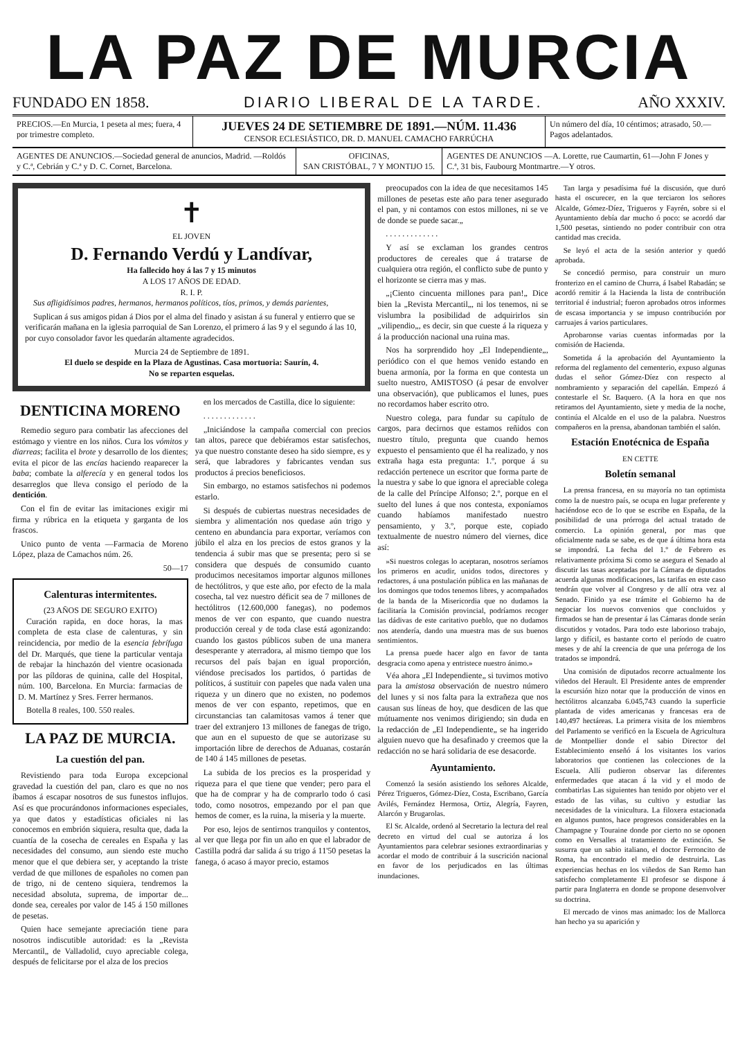LA PAZ DE MURCIA
FUNDADO EN 1858. DIARIO LIBERAL DE LA TARDE. AÑO XXXIV.
PRECIOS.—En Murcia, 1 peseta al mes; fuera, 4 por trimestre completo.
JUEVES 24 DE SETIEMBRE DE 1891.—NÚM. 11.436
CENSOR ECLESIÁSTICO, DR. D. MANUEL CAMACHO FARRÚCHA
Un número del día, 10 céntimos; atrasado, 50.—Pagos adelantados.
AGENTES DE ANUNCIOS.—Sociedad general de anuncios, Madrid. —Roldós y C.ª, Cebrián y C.ª y D. C. Cornet, Barcelona.
OFICINAS,
SAN CRISTÓBAL, 7 Y MONTIJO 15.
AGENTES DE ANUNCIOS —A. Lorette, rue Caumartin, 61—John F Jones y C.ª, 31 bis, Faubourg Montmartre.—Y otros.
✝
EL JOVEN
D. Fernando Verdú y Landívar,
Ha fallecido hoy á las 7 y 15 minutos
A LOS 17 AÑOS DE EDAD.
R. I. P.
Sus afligidísimos padres, hermanos, hermanos políticos, tíos, primos, y demás parientes,
Suplican á sus amigos pidan á Dios por el alma del finado y asistan á su funeral y entierro que se verificarán mañana en la iglesia parroquial de San Lorenzo, el primero á las 9 y el segundo á las 10, por cuyo consolador favor les quedarán altamente agradecidos.
Murcia 24 de Septiembre de 1891.
El duelo se despide en la Plaza de Agustinas. Casa mortuoria: Saurín, 4.
No se reparten esquelas.
DENTICINA MORENO
Remedio seguro para combatir las afecciones del estómago y vientre en los niños. Cura los vómitos y diarreas; facilita el brote y desarrollo de los dientes; evita el picor de las encías haciendo reaparecer la baba; combate la alferecía y en general todos los desarreglos que lleva consigo el período de la dentición.
Con el fin de evitar las imitaciones exigir mi firma y rúbrica en la etiqueta y garganta de los frascos.
Unico punto de venta —Farmacia de Moreno López, plaza de Camachos núm. 26.
50—17
Calenturas intermitentes.
(23 AÑOS DE SEGURO EXITO)
Curación rapida, en doce horas, la mas completa de esta clase de calenturas, y sin reincidencia, por medio de la esencia febrífuga del Dr. Marqués, que tiene la particular ventaja de rebajar la hinchazón del vientre ocasionada por las píldoras de quinina, calle del Hospital, núm. 100, Barcelona. En Murcia: farmacias de D. M. Martínez y Sres. Ferrer hermanos.
Botella 8 reales, 100. 550 reales.
LA PAZ DE MURCIA.
La cuestión del pan.
Revistiendo para toda Europa excepcional gravedad la cuestión del pan, claro es que no nos íbamos á escapar nosotros de sus funestos influjos. Así es que procurándonos informaciones especiales, ya que datos y estadísticas oficiales ni las conocemos en embrión siquiera, resulta que, dada la cuantía de la cosecha de cereales en España y las necesidades del consumo, aun siendo este mucho menor que el que debiera ser, y aceptando la triste verdad de que millones de españoles no comen pan de trigo, ni de centeno siquiera, tendremos la necesidad absoluta, suprema, de importar de... donde sea, cereales por valor de 145 á 150 millones de pesetas.
Quien hace semejante apreciación tiene para nosotros indiscutible autoridad: es la „Revista Mercantil„ de Valladolid, cuyo apreciable colega, después de felicitarse por el alza de los precios
en los mercados de Castilla, dice lo siguiente:
. . . . . . . . . . . . .
„Iniciándose la campaña comercial con precios tan altos, parece que debiéramos estar satisfechos, ya que nuestro constante deseo ha sido siempre, es y será, que labradores y fabricantes vendan sus productos á precios beneficiosos.
Sin embargo, no estamos satisfechos ni podemos estarlo.
Si después de cubiertas nuestras necesidades de siembra y alimentación nos quedase aún trigo y centeno en abundancia para exportar, veríamos con júbilo el alza en los precios de estos granos y la tendencia á subir mas que se presenta; pero si se considera que después de consumido cuanto producimos necesitamos importar algunos millones de hectólitros, y que este año, por efecto de la mala cosecha, tal vez nuestro déficit sea de 7 millones de hectólitros (12.600,000 fanegas), no podemos menos de ver con espanto, que cuando nuestra producción cereal y de toda clase está agonizando: cuando los gastos públicos suben de una manera desesperante y aterradora, al mismo tiempo que los recursos del país bajan en igual proporción, viéndose precisados los partidos, ó partidas de políticos, á sustituir con papeles que nada valen una riqueza y un dinero que no existen, no podemos menos de ver con espanto, repetimos, que en circunstancias tan calamitosas vamos á tener que traer del extranjero 13 millones de fanegas de trigo, que aun en el supuesto de que se autorizase su importación libre de derechos de Aduanas, costarán de 140 á 145 millones de pesetas.
La subida de los precios es la prosperidad y riqueza para el que tiene que vender; pero para el que ha de comprar y ha de comprarlo todo ó casi todo, como nosotros, empezando por el pan que hemos de comer, es la ruina, la miseria y la muerte.
Por eso, lejos de sentirnos tranquilos y contentos, al ver que llega por fin un año en que el labrador de Castilla podrá dar salida á su trigo á 11'50 pesetas la fanega, ó acaso á mayor precio, estamos
preocupados con la idea de que necesitamos 145 millones de pesetas este año para tener asegurado el pan, y ni contamos con estos millones, ni se ve de donde se puede sacar.„
. . . . . . . . . . . . .
Y así se exclaman los grandes centros productores de cereales que á tratarse de cualquiera otra región, el conflicto sube de punto y el horizonte se cierra mas y mas.
„¡Ciento cincuenta millones para pan!„ Dice bien la „Revista Mercantil„, ni los tenemos, ni se vislumbra la posibilidad de adquirirlos sin „vilipendio„, es decir, sin que cueste á la riqueza y á la producción nacional una ruina mas.
Nos ha sorprendido hoy „El Independiente„, periódico con el que hemos venido estando en buena armonía, por la forma en que contesta un suelto nuestro, AMISTOSO (á pesar de envolver una observación), que publicamos el lunes, pues no recordamos haber escrito otro.
Nuestro colega, para fundar su capítulo de cargos, para decirnos que estamos reñidos con nuestro título, pregunta que cuando hemos expuesto el pensamiento que él ha realizado, y nos extraña haga esta pregunta: 1.º, porque á su redacción pertenece un escritor que forma parte de la nuestra y sabe lo que ignora el apreciable colega de la calle del Príncipe Alfonso; 2.º, porque en el suelto del lunes á que nos contesta, exponíamos cuando habíamos manifestado nuestro pensamiento, y 3.º, porque este, copiado textualmente de nuestro número del viernes, dice así:
»Si nuestros colegas lo aceptaran, nosotros seríamos los primeros en acudir, unidos todos, directores y redactores, á una postulación pública en las mañanas de los domingos que todos tenemos libres, y acompañados de la banda de la Misericordia que no dudamos la facilitaría la Comisión provincial, podríamos recoger las dádivas de este caritativo pueblo, que no dudamos nos atendería, dando una muestra mas de sus buenos sentimientos.
La prensa puede hacer algo en favor de tanta desgracia como apena y entristece nuestro ánimo.»
Véa ahora „El Independiente„ si tuvimos motivo para la amistosa observación de nuestro número del lunes y si nos falta para la extrañeza que nos causan sus líneas de hoy, que desdicen de las que mútuamente nos venimos dirigiendo; sin duda en la redacción de „El Independiente„ se ha ingerido alguien nuevo que ha desafinado y creemos que la redacción no se hará solidaria de ese desacorde.
Ayuntamiento.
Comenzó la sesión asistiendo los señores Alcalde, Pérez Trigueros, Gómez-Díez, Costa, Escribano, García Avilés, Fernández Hermosa, Ortiz, Alegría, Fayren, Alarcón y Brugarolas.
El Sr. Alcalde, ordenó al Secretario la lectura del real decreto en virtud del cual se autoriza á los Ayuntamientos para celebrar sesiones extraordinarias y acordar el modo de contribuir á la suscrición nacional en favor de los perjudicados en las últimas inundaciones.
Tan larga y pesadísima fué la discusión, que duró hasta el oscurecer, en la que terciaron los señores Alcalde, Gómez-Díez, Trigueros y Fayrén, sobre si el Ayuntamiento debía dar mucho ó poco: se acordó dar 1,500 pesetas, sintiendo no poder contribuir con otra cantidad mas crecida.
Se leyó el acta de la sesión anterior y quedó aprobada.
Se concedió permiso, para construir un muro fronterizo en el camino de Churra, á Isabel Rabadán; se acordó remitir á la Hacienda la lista de contribución territorial é industrial; fueron aprobados otros informes de escasa importancia y se impuso contribución por carruajes á varios particulares.
Aprobaronse varias cuentas informadas por la comisión de Hacienda.
Sometida á la aprobación del Ayuntamiento la reforma del reglamento del cementerio, expuso algunas dudas el señor Gómez-Díez con respecto al nombramiento y separación del capellán. Empezó á contestarle el Sr. Baquero. (A la hora en que nos retiramos del Ayuntamiento, siete y media de la noche, continúa el Alcalde en el uso de la palabra. Nuestros compañeros en la prensa, abandonan también el salón.
Estación Enotécnica de España
EN CETTE
Boletín semanal
La prensa francesa, en su mayoría no tan optimista como la de nuestro país, se ocupa en lugar preferente y haciéndose eco de lo que se escribe en España, de la posibilidad de una prórroga del actual tratado de comercio. La opinión general, por mas que oficialmente nada se sabe, es de que á última hora esta se impondrá. La fecha del 1.º de Febrero es relativamente próxima Si como se asegura el Senado al discutir las tasas aceptadas por la Cámara de diputados acuerda algunas modificaciones, las tarifas en este caso tendrán que volver al Congreso y de allí otra vez al Senado. Finido ya ese trámite el Gobierno ha de negociar los nuevos convenios que concluidos y firmados se han de presentar á las Cámaras donde serán discutidos y votados. Para todo este laborioso trabajo, largo y difícil, es bastante corto el período de cuatro meses y de ahí la creencia de que una prórroga de los tratados se impondrá.
Una comisión de diputados recorre actualmente los viñedos del Herault. El Presidente antes de emprender la escursión hizo notar que la producción de vinos en hectólitros alcanzaba 6.045,743 cuando la superficie plantada de vides americanas y francesas era de 140,497 hectáreas. La primera visita de los miembros del Parlamento se verificó en la Escuela de Agricultura de Montpellier donde el sabio Director del Establecimiento enseñó á los visitantes los varios laboratorios que contienen las colecciones de la Escuela. Allí pudieron observar las diferentes enfermedades que atacan á la vid y el modo de combatirlas Las siguientes han tenido por objeto ver el estado de las viñas, su cultivo y estudiar las necesidades de la vinicultura. La filoxera estacionada en algunos puntos, hace progresos considerables en la Champagne y Touraine donde por cierto no se oponen como en Versalles al tratamiento de extinción. Se susurra que un sabio italiano, el doctor Ferroncito de Roma, ha encontrado el medio de destruirla. Las experiencias hechas en los viñedos de San Remo han satisfecho completamente El profesor se dispone á partir para Inglaterra en donde se propone desenvolver su doctrina.
El mercado de vinos mas animado: los de Mallorca han hecho ya su aparición y